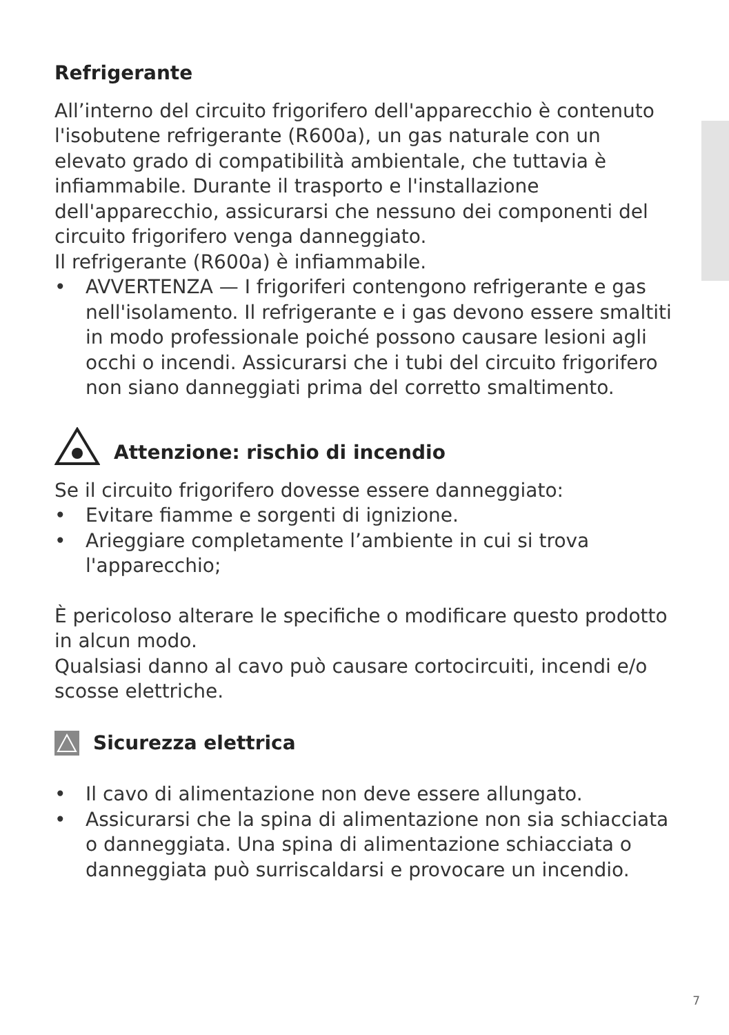Refrigerante
All’interno del circuito frigorifero dell'apparecchio è contenuto l'isobutene refrigerante (R600a), un gas naturale con un elevato grado di compatibilità ambientale, che tuttavia è infiammabile. Durante il trasporto e l'installazione dell'apparecchio, assicurarsi che nessuno dei componenti del circuito frigorifero venga danneggiato.
Il refrigerante (R600a) è infiammabile.
• AVVERTENZA — I frigoriferi contengono refrigerante e gas nell'isolamento. Il refrigerante e i gas devono essere smaltiti in modo professionale poiché possono causare lesioni agli occhi o incendi. Assicurarsi che i tubi del circuito frigorifero non siano danneggiati prima del corretto smaltimento.
Attenzione: rischio di incendio
Se il circuito frigorifero dovesse essere danneggiato:
• Evitare fiamme e sorgenti di ignizione.
• Arieggiare completamente l’ambiente in cui si trova l'apparecchio;
È pericoloso alterare le specifiche o modificare questo prodotto in alcun modo.
Qualsiasi danno al cavo può causare cortocircuiti, incendi e/o scosse elettriche.
Sicurezza elettrica
• Il cavo di alimentazione non deve essere allungato.
• Assicurarsi che la spina di alimentazione non sia schiacciata o danneggiata. Una spina di alimentazione schiacciata o danneggiata può surriscaldarsi e provocare un incendio.
7